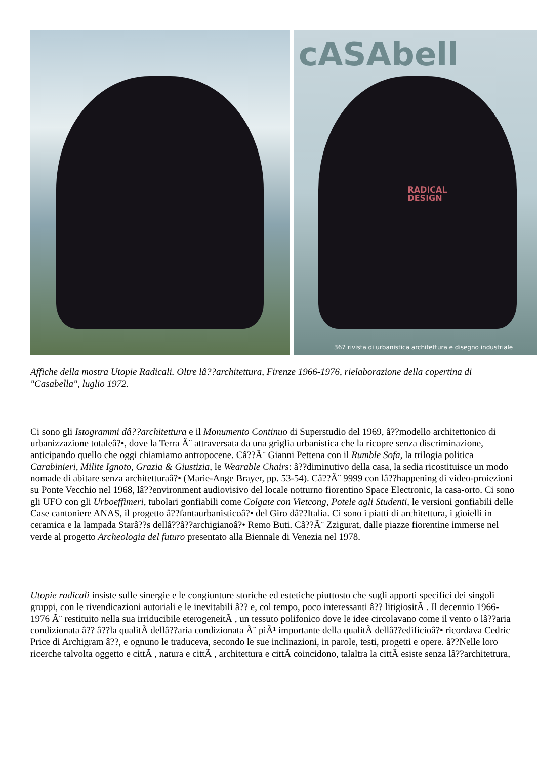cASAbell
RADICAL
DESIGN
367 rivista di urbanistica architettura e disegno industriale
Affiche della mostra Utopie Radicali. Oltre lâ??architettura, Firenze 1966-1976, rielaborazione della copertina di "Casabella", luglio 1972.
Ci sono gli Istogrammi dâ??architettura e il Monumento Continuo di Superstudio del 1969, â??modello architettonico di urbanizzazione totaleâ?•, dove la Terra Ã¨ attraversata da una griglia urbanistica che la ricopre senza discriminazione, anticipando quello che oggi chiamiamo antropocene. Câ??Ã¨ Gianni Pettena con il Rumble Sofa, la trilogia politica Carabinieri, Milite Ignoto, Grazia & Giustizia, le Wearable Chairs: â??diminutivo della casa, la sedia ricostituisce un modo nomade di abitare senza architetturaâ?• (Marie-Ange Brayer, pp. 53-54). Câ??Ã¨ 9999 con lâ??happening di video-proiezioni su Ponte Vecchio nel 1968, lâ??environment audiovisivo del locale notturno fiorentino Space Electronic, la casa-orto. Ci sono gli UFO con gli Urboeffimeri, tubolari gonfiabili come Colgate con Vietcong, Potele agli Studenti, le versioni gonfiabili delle Case cantoniere ANAS, il progetto â??fantaurbanisticoâ?• del Giro dâ??Italia. Ci sono i piatti di architettura, i gioielli in ceramica e la lampada Starâ??s dellâ??â??archigianoâ?• Remo Buti. Câ??Ã¨ Zzigurat, dalle piazze fiorentine immerse nel verde al progetto Archeologia del futuro presentato alla Biennale di Venezia nel 1978.
Utopie radicali insiste sulle sinergie e le congiunture storiche ed estetiche piuttosto che sugli apporti specifici dei singoli gruppi, con le rivendicazioni autoriali e le inevitabili â?? e, col tempo, poco interessanti â?? litigiositÃ . Il decennio 1966-1976 Ã¨ restituito nella sua irriducibile eterogeneitÃ , un tessuto polifonico dove le idee circolavano come il vento o lâ??aria condizionata â?? â??la qualitÃ dellâ??aria condizionata Ã¨ piÃ¹ importante della qualitÃ dellâ??edificioâ?• ricordava Cedric Price di Archigram â??, e ognuno le traduceva, secondo le sue inclinazioni, in parole, testi, progetti e opere. â??Nelle loro ricerche talvolta oggetto e cittÃ , natura e cittÃ , architettura e cittÃ coincidono, talaltra la cittÃ esiste senza lâ??architettura,